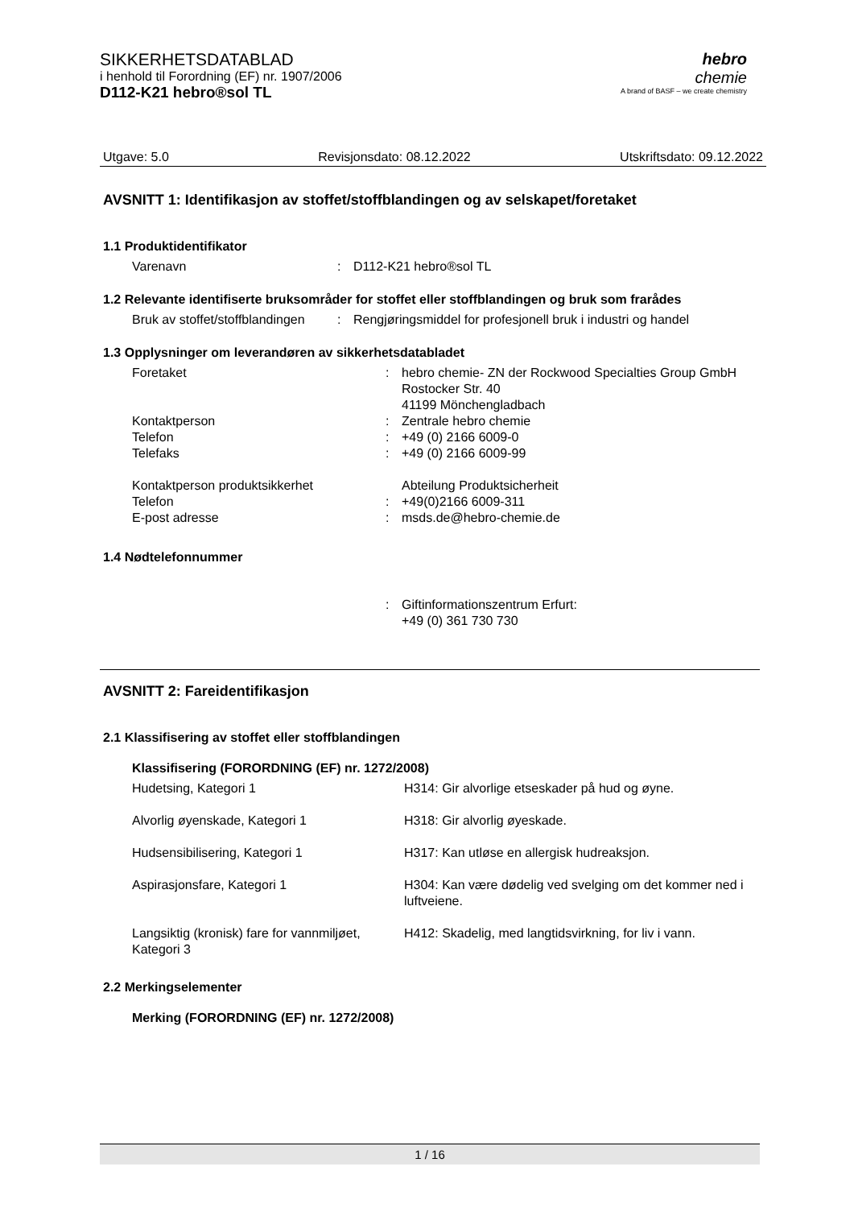SIKKERHETSDATABLAD
i henhold til Forordning (EF) nr. 1907/2006
D112-K21 hebro®sol TL
hebro
chemie
A brand of BASF – we create chemistry
Utgave: 5.0 Revisjonsdato: 08.12.2022 Utskriftsdato: 09.12.2022
AVSNITT 1: Identifikasjon av stoffet/stoffblandingen og av selskapet/foretaket
1.1 Produktidentifikator
| Varenavn | : | D112-K21 hebro®sol TL |
1.2 Relevante identifiserte bruksområder for stoffet eller stoffblandingen og bruk som frarådes
| Bruk av stoffet/stoffblandingen | : | Rengjøringsmiddel for profesjonell bruk i industri og handel |
1.3 Opplysninger om leverandøren av sikkerhetsdatabladet
| Foretaket | : | hebro chemie- ZN der Rockwood Specialties Group GmbH Rostocker Str. 40 41199 Mönchengladbach |
| Kontaktperson | : | Zentrale hebro chemie |
| Telefon | : | +49 (0) 2166 6009-0 |
| Telefaks | : | +49 (0) 2166 6009-99 |
| Kontaktperson produktsikkerhet | | Abteilung Produktsicherheit |
| Telefon | : | +49(0)2166 6009-311 |
| E-post adresse | : | msds.de@hebro-chemie.de |
1.4 Nødtelefonnummer
| | : | Giftinformationszentrum Erfurt: +49 (0) 361 730 730 |
AVSNITT 2: Fareidentifikasjon
2.1 Klassifisering av stoffet eller stoffblandingen
Klassifisering (FORORDNING (EF) nr. 1272/2008)
| Hudetsing, Kategori 1 | H314: Gir alvorlige etseskader på hud og øyne. |
| Alvorlig øyenskade, Kategori 1 | H318: Gir alvorlig øyeskade. |
| Hudsensibilisering, Kategori 1 | H317: Kan utløse en allergisk hudreaksjon. |
| Aspirasjonsfare, Kategori 1 | H304: Kan være dødelig ved svelging om det kommer ned i luftveiene. |
| Langsiktig (kronisk) fare for vannmiljøet, Kategori 3 | H412: Skadelig, med langtidsvirkning, for liv i vann. |
2.2 Merkingselementer
Merking (FORORDNING (EF) nr. 1272/2008)
1 / 16